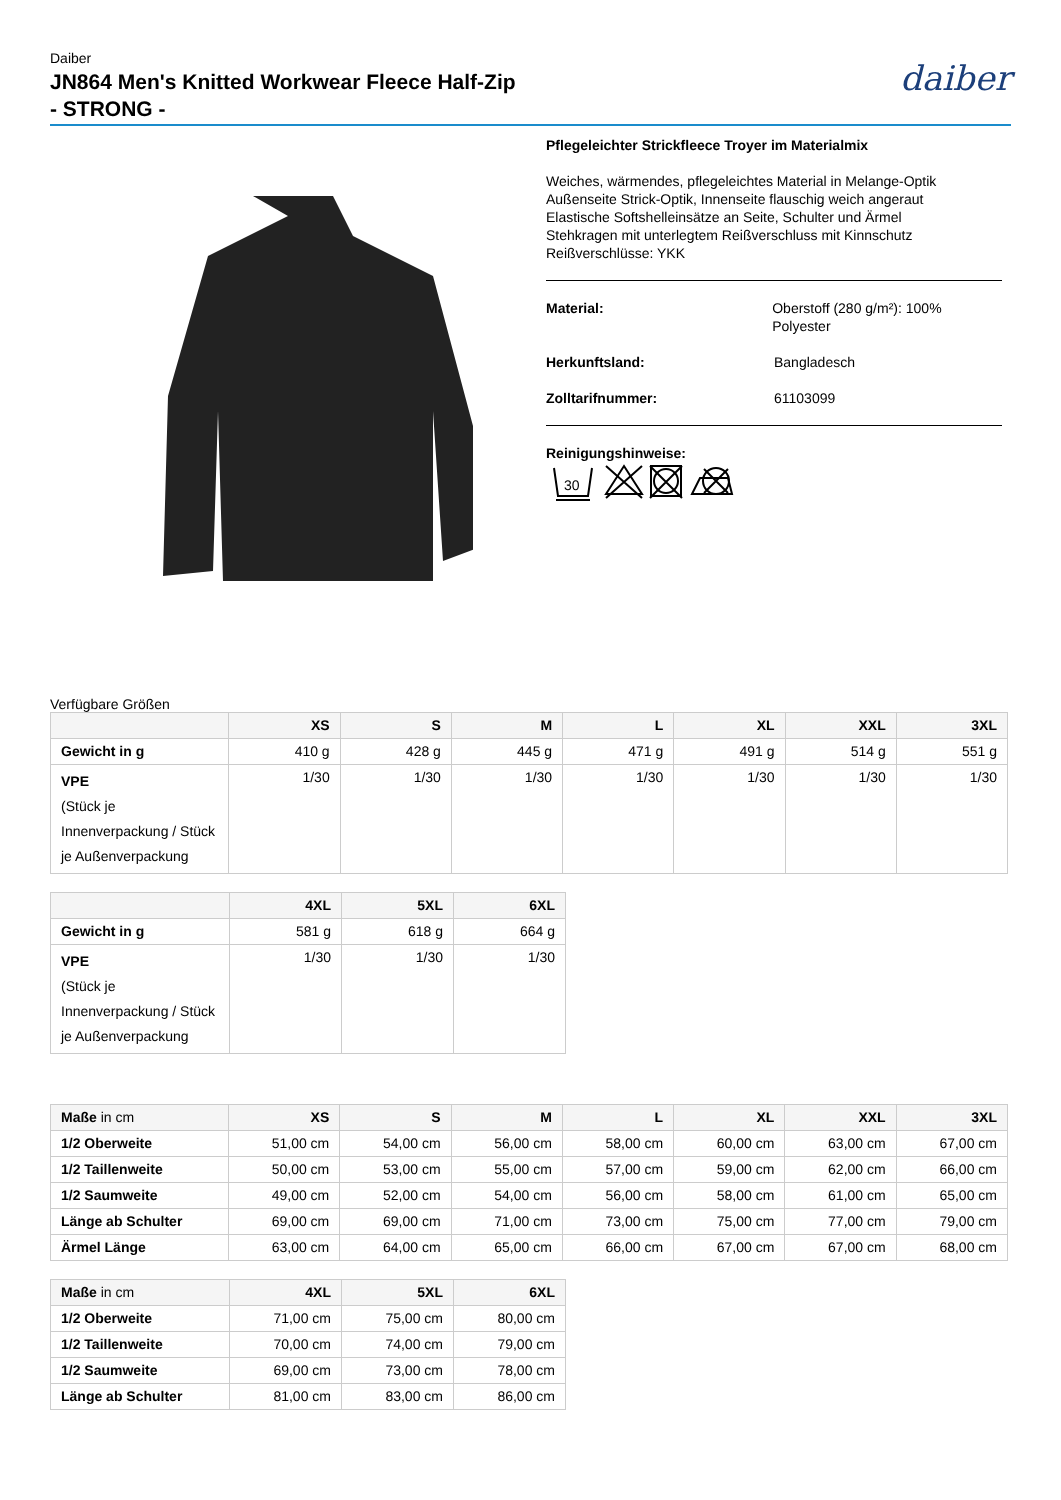Daiber
JN864 Men's Knitted Workwear Fleece Half-Zip
- STRONG -
daiber
Pflegeleichter Strickfleece Troyer im Materialmix
Weiches, wärmendes, pflegeleichtes Material in Melange-Optik
Außenseite Strick-Optik, Innenseite flauschig weich angeraut
Elastische Softshelleinsätze an Seite, Schulter und Ärmel
Stehkragen mit unterlegtem Reißverschluss mit Kinnschutz
Reißverschlüsse: YKK
Material: Oberstoff (280 g/m²): 100% Polyester
Herkunftsland: Bangladesch
Zolltarifnummer: 61103099
Reinigungshinweise:
30
Verfügbare Größen
| | XS | S | M | L | XL | XXL | 3XL |
| --- | --- | --- | --- | --- | --- | --- | --- |
| Gewicht in g | 410 g | 428 g | 445 g | 471 g | 491 g | 514 g | 551 g |
| VPE (Stück je Innenverpackung / Stück je Außenverpackung | 1/30 | 1/30 | 1/30 | 1/30 | 1/30 | 1/30 | 1/30 |
| | 4XL | 5XL | 6XL |
| --- | --- | --- | --- |
| Gewicht in g | 581 g | 618 g | 664 g |
| VPE (Stück je Innenverpackung / Stück je Außenverpackung | 1/30 | 1/30 | 1/30 |
| Maße in cm | XS | S | M | L | XL | XXL | 3XL |
| --- | --- | --- | --- | --- | --- | --- | --- |
| 1/2 Oberweite | 51,00 cm | 54,00 cm | 56,00 cm | 58,00 cm | 60,00 cm | 63,00 cm | 67,00 cm |
| 1/2 Taillenweite | 50,00 cm | 53,00 cm | 55,00 cm | 57,00 cm | 59,00 cm | 62,00 cm | 66,00 cm |
| 1/2 Saumweite | 49,00 cm | 52,00 cm | 54,00 cm | 56,00 cm | 58,00 cm | 61,00 cm | 65,00 cm |
| Länge ab Schulter | 69,00 cm | 69,00 cm | 71,00 cm | 73,00 cm | 75,00 cm | 77,00 cm | 79,00 cm |
| Ärmel Länge | 63,00 cm | 64,00 cm | 65,00 cm | 66,00 cm | 67,00 cm | 67,00 cm | 68,00 cm |
| Maße in cm | 4XL | 5XL | 6XL |
| --- | --- | --- | --- |
| 1/2 Oberweite | 71,00 cm | 75,00 cm | 80,00 cm |
| 1/2 Taillenweite | 70,00 cm | 74,00 cm | 79,00 cm |
| 1/2 Saumweite | 69,00 cm | 73,00 cm | 78,00 cm |
| Länge ab Schulter | 81,00 cm | 83,00 cm | 86,00 cm |